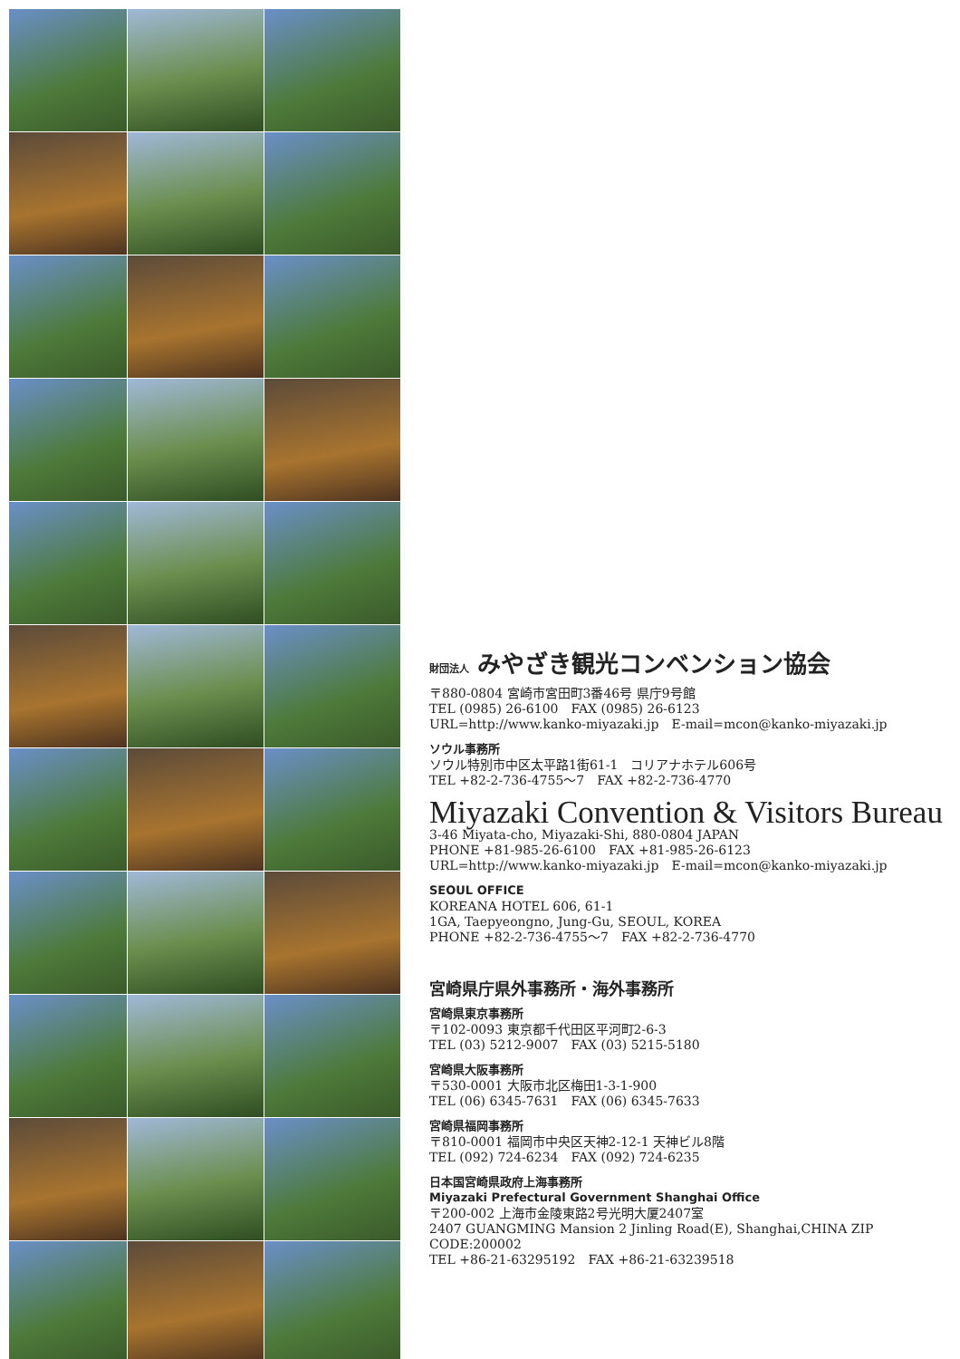財団法人 みやざき観光コンベンション協会
〒880-0804 宮崎市宮田町3番46号 県庁9号館
TEL (0985) 26-6100　FAX (0985) 26-6123
URL=http://www.kanko-miyazaki.jp　E-mail=mcon@kanko-miyazaki.jp
ソウル事務所
ソウル特別市中区太平路1街61-1　コリアナホテル606号
TEL +82-2-736-4755〜7　FAX +82-2-736-4770
Miyazaki Convention & Visitors Bureau
3-46 Miyata-cho, Miyazaki-Shi, 880-0804 JAPAN
PHONE +81-985-26-6100　FAX +81-985-26-6123
URL=http://www.kanko-miyazaki.jp　E-mail=mcon@kanko-miyazaki.jp
SEOUL OFFICE
KOREANA HOTEL 606, 61-1
1GA, Taepyeongno, Jung-Gu, SEOUL, KOREA
PHONE +82-2-736-4755〜7　FAX +82-2-736-4770
宮崎県庁県外事務所・海外事務所
宮崎県東京事務所
〒102-0093 東京都千代田区平河町2-6-3
TEL (03) 5212-9007　FAX (03) 5215-5180
宮崎県大阪事務所
〒530-0001 大阪市北区梅田1-3-1-900
TEL (06) 6345-7631　FAX (06) 6345-7633
宮崎県福岡事務所
〒810-0001 福岡市中央区天神2-12-1 天神ビル8階
TEL (092) 724-6234　FAX (092) 724-6235
日本国宮崎県政府上海事務所
Miyazaki Prefectural Government Shanghai Office
〒200-002 上海市金陵東路2号光明大厦2407室
2407 GUANGMING Mansion 2 Jinling Road(E), Shanghai,CHINA ZIP CODE:200002
TEL +86-21-63295192　FAX +86-21-63239518